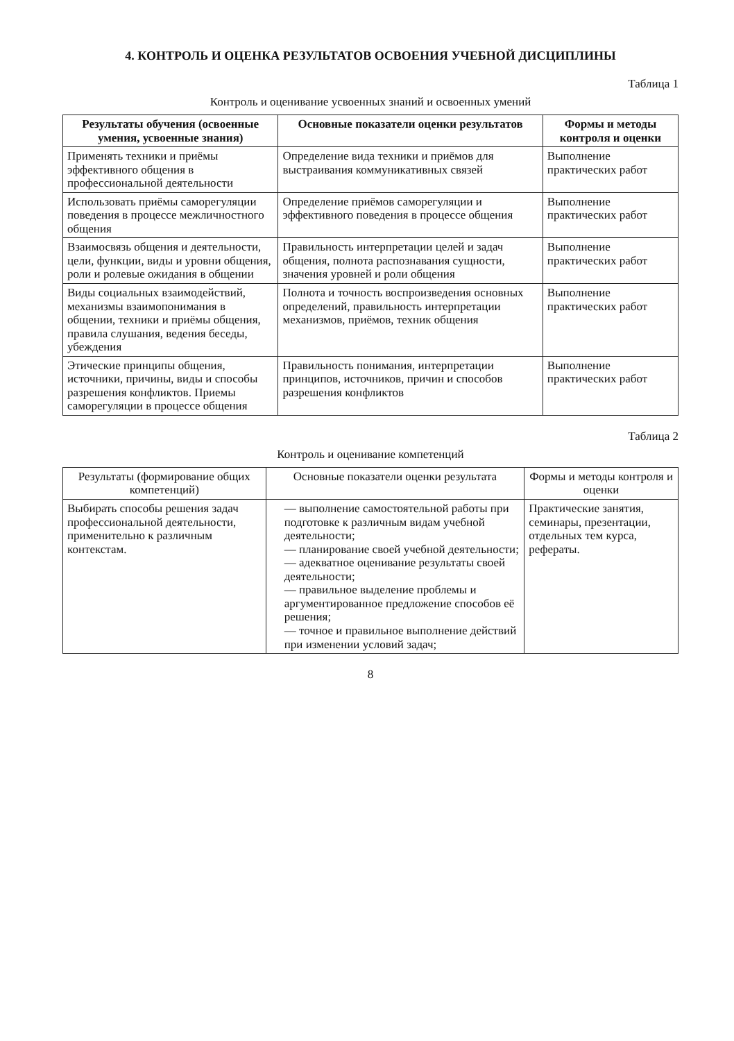4. КОНТРОЛЬ И ОЦЕНКА РЕЗУЛЬТАТОВ ОСВОЕНИЯ УЧЕБНОЙ ДИСЦИПЛИНЫ
Таблица 1
Контроль и оценивание усвоенных знаний и освоенных умений
| Результаты обучения (освоенные умения, усвоенные знания) | Основные показатели оценки результатов | Формы и методы контроля и оценки |
| --- | --- | --- |
| Применять техники и приёмы эффективного общения в профессиональной деятельности | Определение вида техники и приёмов для выстраивания коммуникативных связей | Выполнение практических работ |
| Использовать приёмы саморегуляции поведения в процессе межличностного общения | Определение приёмов саморегуляции и эффективного поведения в процессе общения | Выполнение практических работ |
| Взаимосвязь общения и деятельности, цели, функции, виды и уровни общения, роли и ролевые ожидания в общении | Правильность интерпретации целей и задач общения, полнота распознавания сущности, значения уровней и роли общения | Выполнение практических работ |
| Виды социальных взаимодействий, механизмы взаимопонимания в общении, техники и приёмы общения, правила слушания, ведения беседы, убеждения | Полнота и точность воспроизведения основных определений, правильность интерпретации механизмов, приёмов, техник общения | Выполнение практических работ |
| Этические принципы общения, источники, причины, виды и способы разрешения конфликтов. Приемы саморегуляции в процессе общения | Правильность понимания, интерпретации принципов, источников, причин и способов разрешения конфликтов | Выполнение практических работ |
Таблица 2
Контроль и оценивание компетенций
| Результаты (формирование общих компетенций) | Основные показатели оценки результата | Формы и методы контроля и оценки |
| Выбирать способы решения задач профессиональной деятельности, применительно к различным контекстам. | — выполнение самостоятельной работы при подготовке к различным видам учебной деятельности; — планирование своей учебной деятельности; — адекватное оценивание результаты своей деятельности; — правильное выделение проблемы и аргументированное предложение способов её решения; — точное и правильное выполнение действий при изменении условий задач; | Практические занятия, семинары, презентации, отдельных тем курса, рефераты. |
8